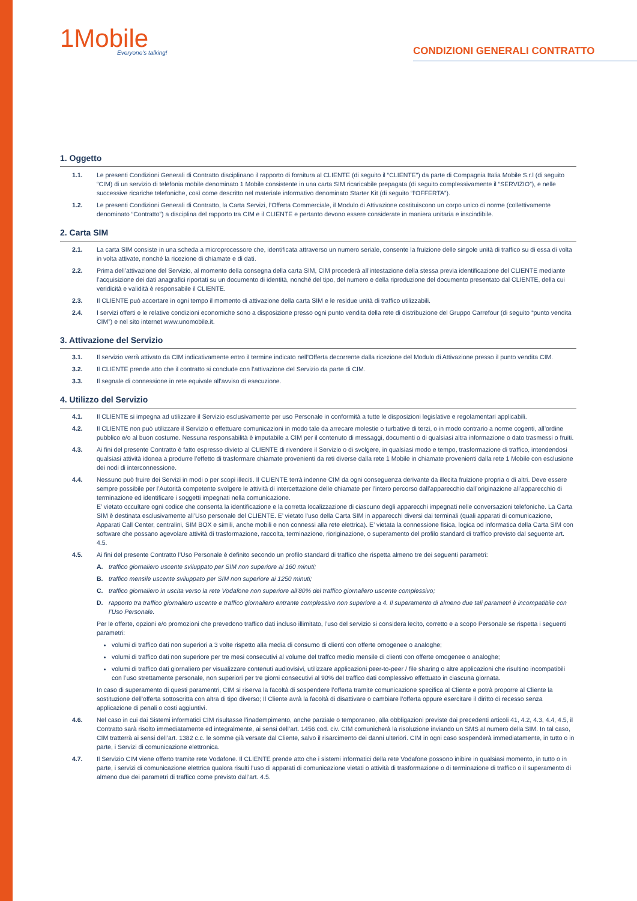1Mobile
Everyone's talking!
CONDIZIONI GENERALI CONTRATTO
1. Oggetto
1.1. Le presenti Condizioni Generali di Contratto disciplinano il rapporto di fornitura al CLIENTE (di seguito il “CLIENTE”) da parte di Compagnia Italia Mobile S.r.l (di seguito “CIM) di un servizio di telefonia mobile denominato 1 Mobile consistente in una carta SIM ricaricabile prepagata (di seguito complessivamente il “SERVIZIO”), e nelle successive ricariche telefoniche, così come descritto nel materiale informativo denominato Starter Kit (di seguito “l’OFFERTA”).
1.2. Le presenti Condizioni Generali di Contratto, la Carta Servizi, l’Offerta Commerciale, il Modulo di Attivazione costituiscono un corpo unico di norme (collettivamente denominato “Contratto”) a disciplina del rapporto tra CIM e il CLIENTE e pertanto devono essere considerate in maniera unitaria e inscindibile.
2. Carta SIM
2.1. La carta SIM consiste in una scheda a microprocessore che, identificata attraverso un numero seriale, consente la fruizione delle singole unità di traffico su di essa di volta in volta attivate, nonché la ricezione di chiamate e di dati.
2.2. Prima dell’attivazione del Servizio, al momento della consegna della carta SIM, CIM procederà all’intestazione della stessa previa identificazione del CLIENTE mediante l’acquisizione dei dati anagrafici riportati su un documento di identità, nonché del tipo, del numero e della riproduzione del documento presentato dal CLIENTE, della cui veridicità e validità è responsabile il CLIENTE.
2.3. Il CLIENTE può accertare in ogni tempo il momento di attivazione della carta SIM e le residue unità di traffico utilizzabili.
2.4. I servizi offerti e le relative condizioni economiche sono a disposizione presso ogni punto vendita della rete di distribuzione del Gruppo Carrefour (di seguito “punto vendita CIM”) e nel sito internet www.unomobile.it.
3. Attivazione del Servizio
3.1. Il servizio verrà attivato da CIM indicativamente entro il termine indicato nell’Offerta decorrente dalla ricezione del Modulo di Attivazione presso il punto vendita CIM.
3.2. Il CLIENTE prende atto che il contratto si conclude con l’attivazione del Servizio da parte di CIM.
3.3. Il segnale di connessione in rete equivale all’avviso di esecuzione.
4. Utilizzo del Servizio
4.1. Il CLIENTE si impegna ad utilizzare il Servizio esclusivamente per uso Personale in conformità a tutte le disposizioni legislative e regolamentari applicabili.
4.2. Il CLIENTE non può utilizzare il Servizio o effettuare comunicazioni in modo tale da arrecare molestie o turbative di terzi, o in modo contrario a norme cogenti, all’ordine pubblico e/o al buon costume. Nessuna responsabilità è imputabile a CIM per il contenuto di messaggi, documenti o di qualsiasi altra informazione o dato trasmessi o fruiti.
4.3. Ai fini del presente Contratto è fatto espresso divieto al CLIENTE di rivendere il Servizio o di svolgere, in qualsiasi modo e tempo, trasformazione di traffico, intendendosi qualsiasi attività idonea a produrre l’effetto di trasformare chiamate provenienti da reti diverse dalla rete 1 Mobile in chiamate provenienti dalla rete 1 Mobile con esclusione dei nodi di interconnessione.
4.4. Nessuno può fruire dei Servizi in modi o per scopi illeciti. Il CLIENTE terrà indenne CIM da ogni conseguenza derivante da illecita fruizione propria o di altri. Deve essere sempre possibile per l’Autorità competente svolgere le attività di intercettazione delle chiamate per l’intero percorso dall’apparecchio dall’originazione all’apparecchio di terminazione ed identificare i soggetti impegnati nella comunicazione.
E’ vietato occultare ogni codice che consenta la identificazione e la corretta localizzazione di ciascuno degli apparecchi impegnati nelle conversazioni telefoniche. La Carta SIM è destinata esclusivamente all’Uso personale del CLIENTE. E’ vietato l’uso della Carta SIM in apparecchi diversi dai terminali (quali apparati di comunicazione, Apparati Call Center, centralini, SIM BOX e simili, anche mobili e non connessi alla rete elettrica). E’ vietata la connessione fisica, logica od informatica della Carta SIM con software che possano agevolare attività di trasformazione, raccolta, terminazione, rioriginazione, o superamento del profilo standard di traffico previsto dal seguente art. 4.5.
4.5. Ai fini del presente Contratto l’Uso Personale è definito secondo un profilo standard di traffico che rispetta almeno tre dei seguenti parametri:
A. traffico giornaliero uscente sviluppato per SIM non superiore ai 160 minuti;
B. traffico mensile uscente sviluppato per SIM non superiore ai 1250 minuti;
C. traffico giornaliero in uscita verso la rete Vodafone non superiore all’80% del traffico giornaliero uscente complessivo;
D. rapporto tra traffico giornaliero uscente e traffico giornaliero entrante complessivo non superiore a 4. Il superamento di almeno due tali parametri è incompatibile con l’Uso Personale.
Per le offerte, opzioni e/o promozioni che prevedono traffico dati incluso illimitato, l’uso del servizio si considera lecito, corretto e a scopo Personale se rispetta i seguenti parametri:
volumi di traffico dati non superiori a 3 volte rispetto alla media di consumo di clienti con offerte omogenee o analoghe;
volumi di traffico dati non superiore per tre mesi consecutivi al volume del traffco medio mensile di clienti con offerte omogenee o analoghe;
volumi di traffico dati giornaliero per visualizzare contenuti audiovisivi, utilizzare applicazioni peer-to-peer / file sharing o altre applicazioni che risultino incompatibili con l’uso strettamente personale, non superiori per tre giorni consecutivi al 90% del traffico dati complessivo effettuato in ciascuna giornata.
In caso di superamento di questi paramentri, CIM si riserva la facoltà di sospendere l’offerta tramite comunicazione specifica al Cliente e potrà proporre al Cliente la sostituzione dell’offerta sottoscritta con altra di tipo diverso; Il Cliente avrà la facoltà di disattivare o cambiare l’offerta oppure esercitare il diritto di recesso senza applicazione di penali o costi aggiuntivi.
4.6. Nel caso in cui dai Sistemi informatici CIM risultasse l’inadempimento, anche parziale o temporaneo, alla obbligazioni previste dai precedenti articoli 41, 4.2, 4.3, 4.4, 4.5, il Contratto sarà risolto immediatamente ed integralmente, ai sensi dell’art. 1456 cod. civ. CIM comunicherà la risoluzione inviando un SMS al numero della SIM. In tal caso, CIM tratterrà ai sensi dell’art. 1382 c.c. le somme già versate dal Cliente, salvo il risarcimento dei danni ulteriori. CIM in ogni caso sospenderà immediatamente, in tutto o in parte, i Servizi di comunicazione elettronica.
4.7. Il Servizio CIM viene offerto tramite rete Vodafone. Il CLIENTE prende atto che i sistemi informatici della rete Vodafone possono inibire in qualsiasi momento, in tutto o in parte, i servizi di comunicazione elettrica qualora risulti l’uso di apparati di comunicazione vietati o attività di trasformazione o di terminazione di traffico o il superamento di almeno due dei parametri di traffico come previsto dall’art. 4.5.